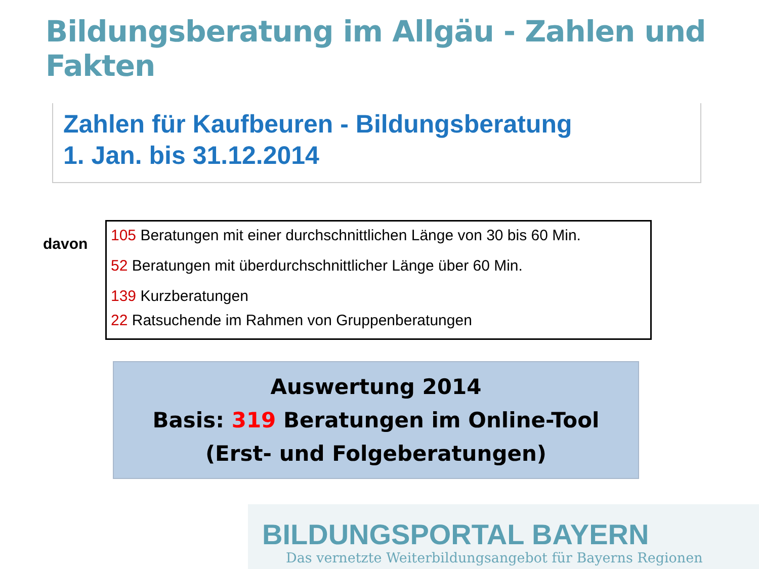Bildungsberatung im Allgäu - Zahlen und Fakten
Zahlen für Kaufbeuren - Bildungsberatung
1. Jan. bis 31.12.2014
davon
105 Beratungen mit einer durchschnittlichen Länge von 30 bis 60 Min.
52 Beratungen mit überdurchschnittlicher Länge über 60 Min.
139 Kurzberatungen
22 Ratsuchende im Rahmen von Gruppenberatungen
Auswertung 2014
Basis: 319 Beratungen im Online-Tool
(Erst- und Folgeberatungen)
BILDUNGSPORTAL BAYERN
Das vernetzte Weiterbildungsangebot für Bayerns Regionen